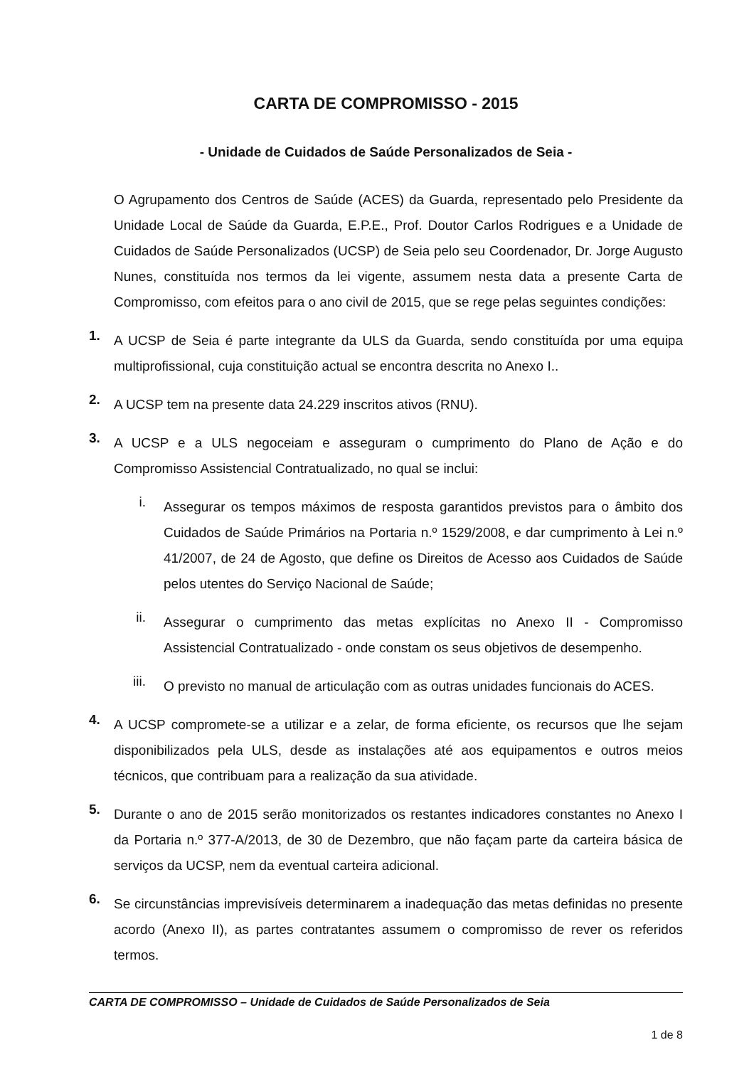CARTA DE COMPROMISSO - 2015
- Unidade de Cuidados de Saúde Personalizados de Seia -
O Agrupamento dos Centros de Saúde (ACES) da Guarda, representado pelo Presidente da Unidade Local de Saúde da Guarda, E.P.E., Prof. Doutor Carlos Rodrigues e a Unidade de Cuidados de Saúde Personalizados (UCSP) de Seia pelo seu Coordenador, Dr. Jorge Augusto Nunes, constituída nos termos da lei vigente, assumem nesta data a presente Carta de Compromisso, com efeitos para o ano civil de 2015, que se rege pelas seguintes condições:
1.
A UCSP de Seia é parte integrante da ULS da Guarda, sendo constituída por uma equipa multiprofissional, cuja constituição actual se encontra descrita no Anexo I..
2.
A UCSP tem na presente data 24.229 inscritos ativos (RNU).
3.
A UCSP e a ULS negoceiam e asseguram o cumprimento do Plano de Ação e do Compromisso Assistencial Contratualizado, no qual se inclui:
i.
Assegurar os tempos máximos de resposta garantidos previstos para o âmbito dos Cuidados de Saúde Primários na Portaria n.º 1529/2008, e dar cumprimento à Lei n.º 41/2007, de 24 de Agosto, que define os Direitos de Acesso aos Cuidados de Saúde pelos utentes do Serviço Nacional de Saúde;
ii.
Assegurar o cumprimento das metas explícitas no Anexo II - Compromisso Assistencial Contratualizado - onde constam os seus objetivos de desempenho.
iii.
O previsto no manual de articulação com as outras unidades funcionais do ACES.
4.
A UCSP compromete-se a utilizar e a zelar, de forma eficiente, os recursos que lhe sejam disponibilizados pela ULS, desde as instalações até aos equipamentos e outros meios técnicos, que contribuam para a realização da sua atividade.
5.
Durante o ano de 2015 serão monitorizados os restantes indicadores constantes no Anexo I da Portaria n.º 377-A/2013, de 30 de Dezembro, que não façam parte da carteira básica de serviços da UCSP, nem da eventual carteira adicional.
6.
Se circunstâncias imprevisíveis determinarem a inadequação das metas definidas no presente acordo (Anexo II), as partes contratantes assumem o compromisso de rever os referidos termos.
CARTA DE COMPROMISSO – Unidade de Cuidados de Saúde Personalizados de Seia
1 de 8